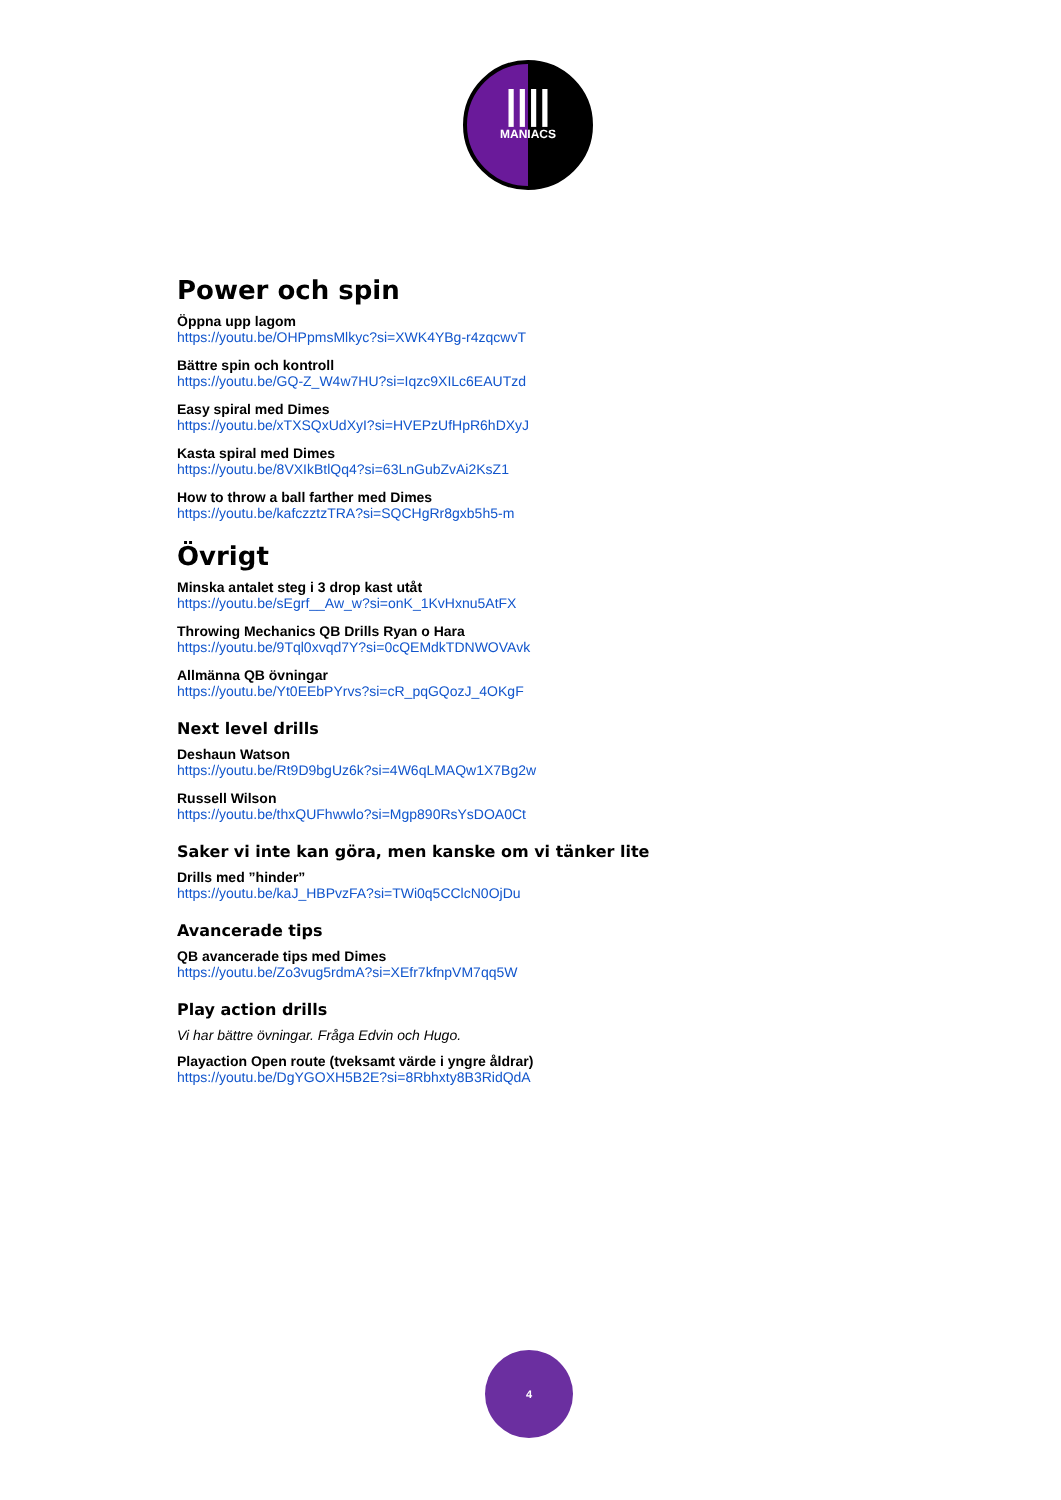||||
MANIACS
Power och spin
Öppna upp lagom
https://youtu.be/OHPpmsMlkyc?si=XWK4YBg-r4zqcwvT
Bättre spin och kontroll
https://youtu.be/GQ-Z_W4w7HU?si=Iqzc9XILc6EAUTzd
Easy spiral med Dimes
https://youtu.be/xTXSQxUdXyI?si=HVEPzUfHpR6hDXyJ
Kasta spiral med Dimes
https://youtu.be/8VXIkBtlQq4?si=63LnGubZvAi2KsZ1
How to throw a ball farther med Dimes
https://youtu.be/kafczztzTRA?si=SQCHgRr8gxb5h5-m
Övrigt
Minska antalet steg i 3 drop kast utåt
https://youtu.be/sEgrf__Aw_w?si=onK_1KvHxnu5AtFX
Throwing Mechanics QB Drills Ryan o Hara
https://youtu.be/9Tql0xvqd7Y?si=0cQEMdkTDNWOVAvk
Allmänna QB övningar
https://youtu.be/Yt0EEbPYrvs?si=cR_pqGQozJ_4OKgF
Next level drills
Deshaun Watson
https://youtu.be/Rt9D9bgUz6k?si=4W6qLMAQw1X7Bg2w
Russell Wilson
https://youtu.be/thxQUFhwwlo?si=Mgp890RsYsDOA0Ct
Saker vi inte kan göra, men kanske om vi tänker lite
Drills med ”hinder”
https://youtu.be/kaJ_HBPvzFA?si=TWi0q5CClcN0OjDu
Avancerade tips
QB avancerade tips med Dimes
https://youtu.be/Zo3vug5rdmA?si=XEfr7kfnpVM7qq5W
Play action drills
Vi har bättre övningar. Fråga Edvin och Hugo.
Playaction Open route (tveksamt värde i yngre åldrar)
https://youtu.be/DgYGOXH5B2E?si=8Rbhxty8B3RidQdA
4